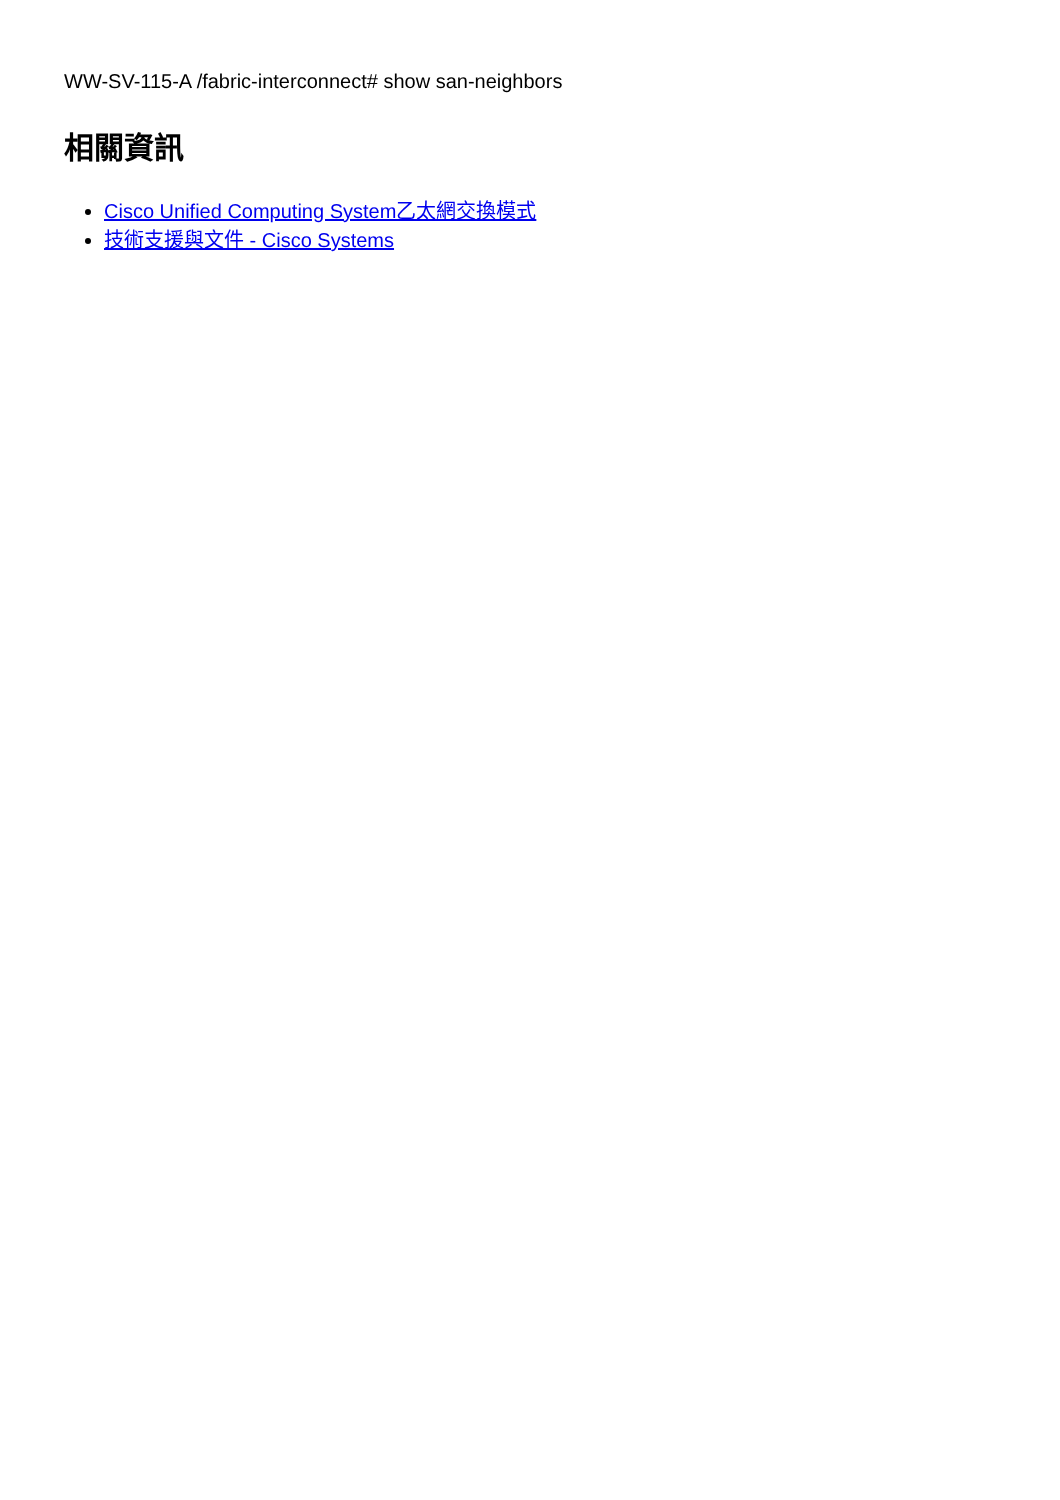WW-SV-115-A /fabric-interconnect# show san-neighbors
相關資訊
Cisco Unified Computing System乙太網交換模式
技術支援與文件 - Cisco Systems